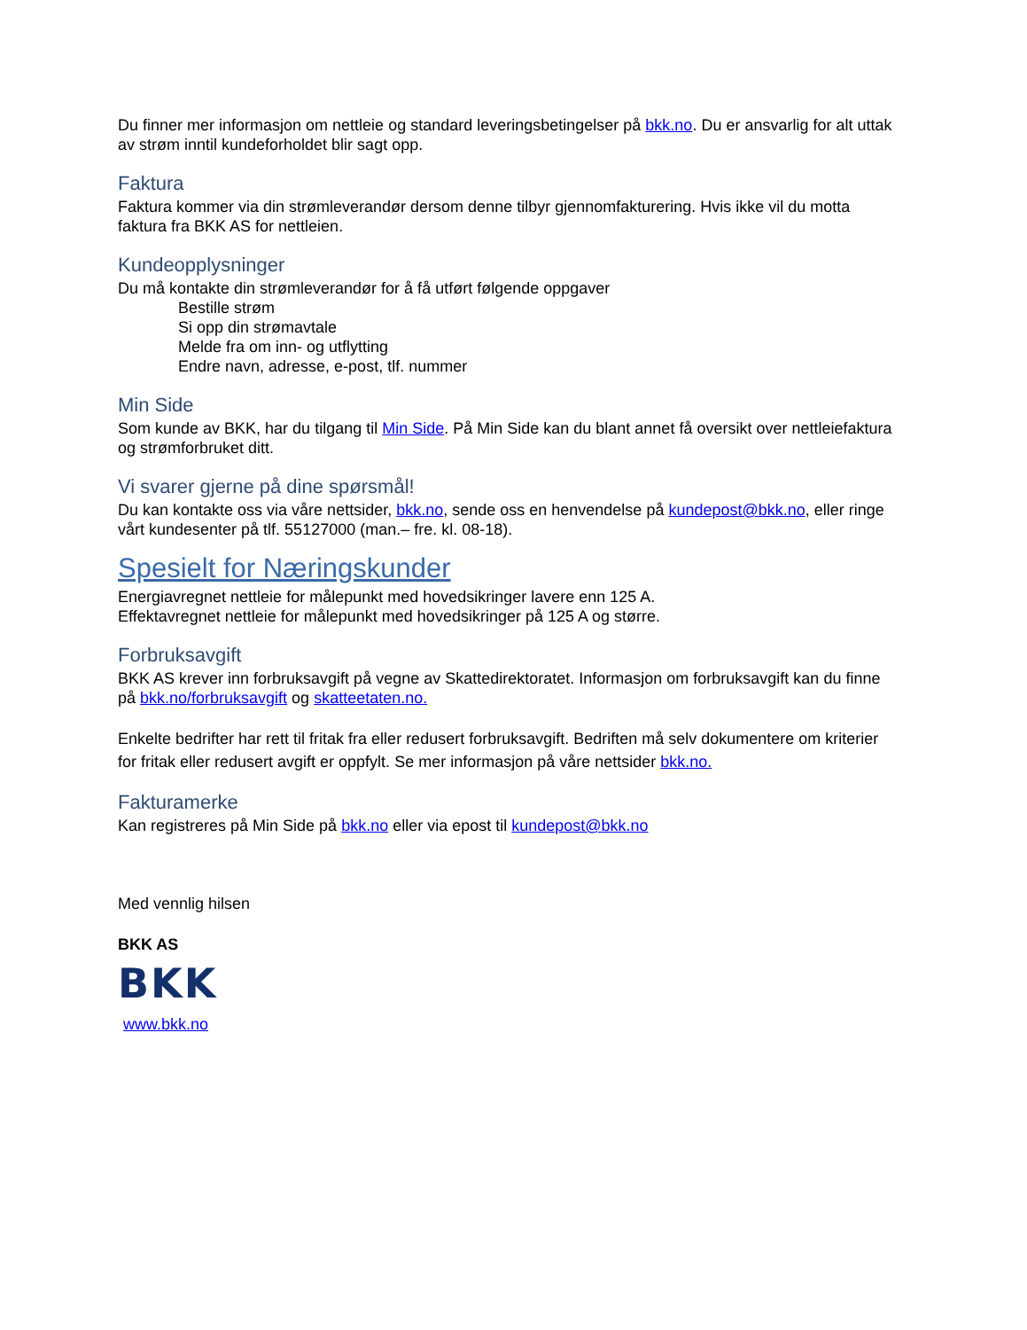Du finner mer informasjon om nettleie og standard leveringsbetingelser på bkk.no. Du er ansvarlig for alt uttak av strøm inntil kundeforholdet blir sagt opp.
Faktura
Faktura kommer via din strømleverandør dersom denne tilbyr gjennomfakturering. Hvis ikke vil du motta faktura fra BKK AS for nettleien.
Kundeopplysninger
Du må kontakte din strømleverandør for å få utført følgende oppgaver
Bestille strøm
Si opp din strømavtale
Melde fra om inn- og utflytting
Endre navn, adresse, e-post, tlf. nummer
Min Side
Som kunde av BKK, har du tilgang til Min Side. På Min Side kan du blant annet få oversikt over nettleiefaktura og strømforbruket ditt.
Vi svarer gjerne på dine spørsmål!
Du kan kontakte oss via våre nettsider, bkk.no, sende oss en henvendelse på kundepost@bkk.no, eller ringe vårt kundesenter på tlf. 55127000 (man.– fre. kl. 08-18).
Spesielt for Næringskunder
Energiavregnet nettleie for målepunkt med hovedsikringer lavere enn 125 A.
Effektavregnet nettleie for målepunkt med hovedsikringer på 125 A og større.
Forbruksavgift
BKK AS krever inn forbruksavgift på vegne av Skattedirektoratet. Informasjon om forbruksavgift kan du finne på bkk.no/forbruksavgift og skatteetaten.no.
Enkelte bedrifter har rett til fritak fra eller redusert forbruksavgift. Bedriften må selv dokumentere om kriterier for fritak eller redusert avgift er oppfylt. Se mer informasjon på våre nettsider bkk.no.
Fakturamerke
Kan registreres på Min Side på bkk.no eller via epost til kundepost@bkk.no
Med vennlig hilsen
BKK AS
BKK
www.bkk.no